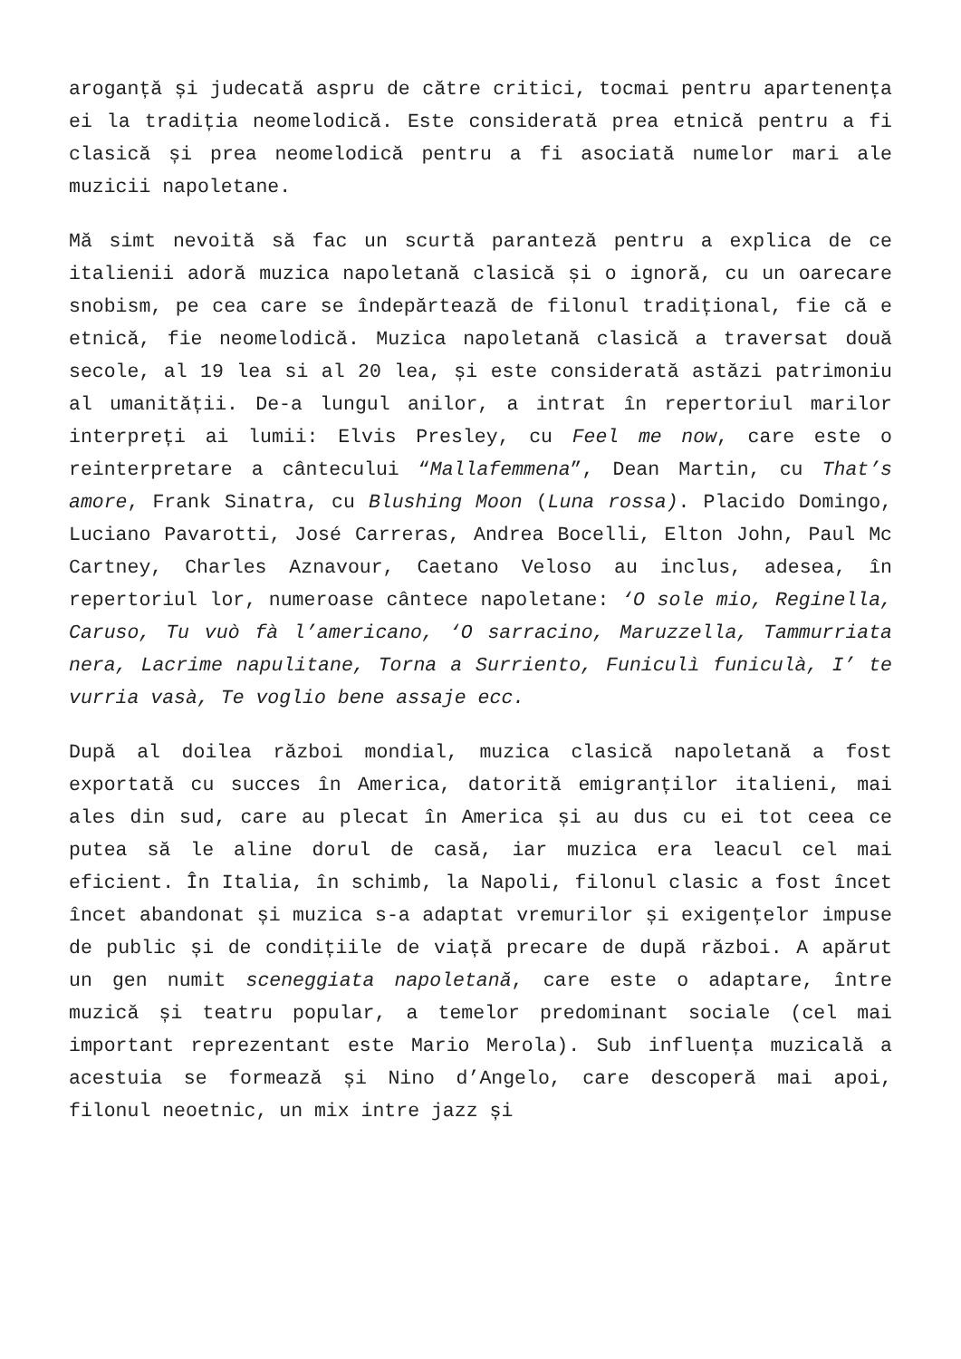aroganță și judecată aspru de către critici, tocmai pentru apartenența ei la tradiția neomelodică. Este considerată prea etnică pentru a fi clasică și prea neomelodică pentru a fi asociată numelor mari ale muzicii napoletane.
Mă simt nevoită să fac un scurtă paranteză pentru a explica de ce italienii adoră muzica napoletană clasică și o ignoră, cu un oarecare snobism, pe cea care se îndepărtează de filonul tradițional, fie că e etnică, fie neomelodică. Muzica napoletană clasică a traversat două secole, al 19 lea si al 20 lea, și este considerată astăzi patrimoniu al umanității. De-a lungul anilor, a intrat în repertoriul marilor interpreți ai lumii: Elvis Presley, cu Feel me now, care este o reinterpretare a cântecului “Mallafemmena”, Dean Martin, cu That’s amore, Frank Sinatra, cu Blushing Moon (Luna rossa). Placido Domingo, Luciano Pavarotti, José Carreras, Andrea Bocelli, Elton John, Paul Mc Cartney, Charles Aznavour, Caetano Veloso au inclus, adesea, în repertoriul lor, numeroase cântece napoletane: ‘O sole mio, Reginella, Caruso, Tu vuò fà l’americano, ‘O sarracino, Maruzzella, Tammurriata nera, Lacrime napulitane, Torna a Surriento, Funiculì funiculà, I’ te vurria vasà, Te voglio bene assaje ecc.
După al doilea război mondial, muzica clasică napoletană a fost exportată cu succes în America, datorită emigranților italieni, mai ales din sud, care au plecat în America și au dus cu ei tot ceea ce putea să le aline dorul de casă, iar muzica era leacul cel mai eficient. În Italia, în schimb, la Napoli, filonul clasic a fost încet încet abandonat și muzica s-a adaptat vremurilor și exigențelor impuse de public și de condițiile de viață precare de după război. A apărut un gen numit sceneggiata napoletană, care este o adaptare, între muzică și teatru popular, a temelor predominant sociale (cel mai important reprezentant este Mario Merola). Sub influența muzicală a acestuia se formează și Nino d’Angelo, care descoperă mai apoi, filonul neoetnic, un mix intre jazz și